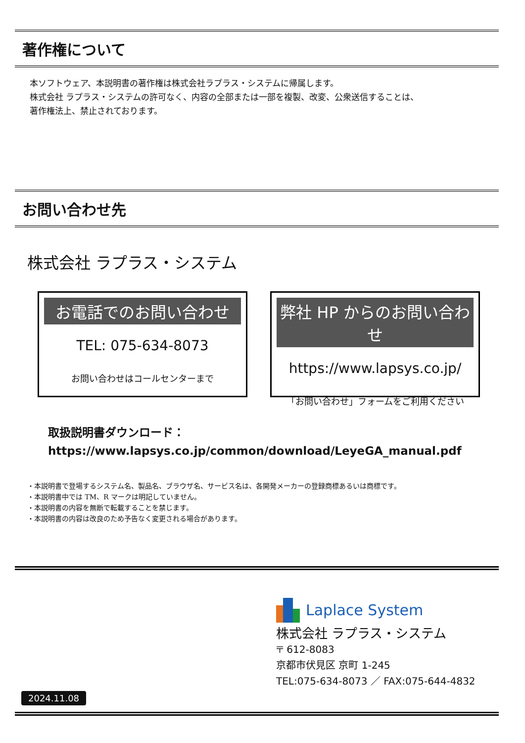著作権について
本ソフトウェア、本説明書の著作権は株式会社ラプラス・システムに帰属します。
株式会社 ラプラス・システムの許可なく、内容の全部または一部を複製、改変、公衆送信することは、
著作権法上、禁止されております。
お問い合わせ先
株式会社 ラプラス・システム
お電話でのお問い合わせ
TEL: 075-634-8073
お問い合わせはコールセンターまで
弊社 HP からのお問い合わせ
https://www.lapsys.co.jp/
「お問い合わせ」フォームをご利用ください
取扱説明書ダウンロード：
https://www.lapsys.co.jp/common/download/LeyeGA_manual.pdf
・本説明書で登場するシステム名、製品名、ブラウザ名、サービス名は、各開発メーカーの登録商標あるいは商標です。
・本説明書中では TM、R マークは明記していません。
・本説明書の内容を無断で転載することを禁じます。
・本説明書の内容は改良のため予告なく変更される場合があります。
Laplace System
株式会社 ラプラス・システム
〒 612-8083
京都市伏見区 京町 1-245
TEL:075-634-8073 ／ FAX:075-644-4832
2024.11.08